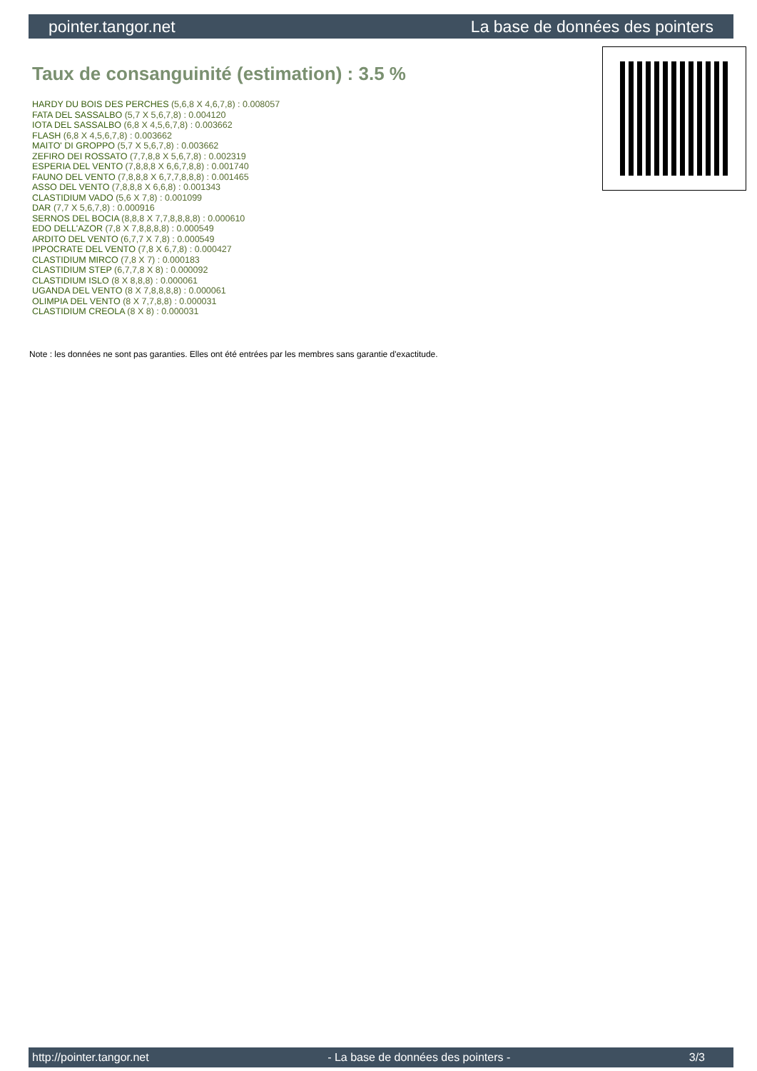pointer.tangor.net La base de données des pointers
Taux de consanguinité (estimation) : 3.5 %
HARDY DU BOIS DES PERCHES (5,6,8 X 4,6,7,8) : 0.008057
FATA DEL SASSALBO (5,7 X 5,6,7,8) : 0.004120
IOTA DEL SASSALBO (6,8 X 4,5,6,7,8) : 0.003662
FLASH (6,8 X 4,5,6,7,8) : 0.003662
MAITO' DI GROPPO (5,7 X 5,6,7,8) : 0.003662
ZEFIRO DEI ROSSATO (7,7,8,8 X 5,6,7,8) : 0.002319
ESPERIA DEL VENTO (7,8,8,8 X 6,6,7,8,8) : 0.001740
FAUNO DEL VENTO (7,8,8,8 X 6,7,7,8,8,8) : 0.001465
ASSO DEL VENTO (7,8,8,8 X 6,6,8) : 0.001343
CLASTIDIUM VADO (5,6 X 7,8) : 0.001099
DAR (7,7 X 5,6,7,8) : 0.000916
SERNOS DEL BOCIA (8,8,8 X 7,7,8,8,8,8) : 0.000610
EDO DELL'AZOR (7,8 X 7,8,8,8,8) : 0.000549
ARDITO DEL VENTO (6,7,7 X 7,8) : 0.000549
IPPOCRATE DEL VENTO (7,8 X 6,7,8) : 0.000427
CLASTIDIUM MIRCO (7,8 X 7) : 0.000183
CLASTIDIUM STEP (6,7,7,8 X 8) : 0.000092
CLASTIDIUM ISLO (8 X 8,8,8) : 0.000061
UGANDA DEL VENTO (8 X 7,8,8,8,8) : 0.000061
OLIMPIA DEL VENTO (8 X 7,7,8,8) : 0.000031
CLASTIDIUM CREOLA (8 X 8) : 0.000031
Note : les données ne sont pas garanties. Elles ont été entrées par les membres sans garantie d'exactitude.
http://pointer.tangor.net - La base de données des pointers - 3/3